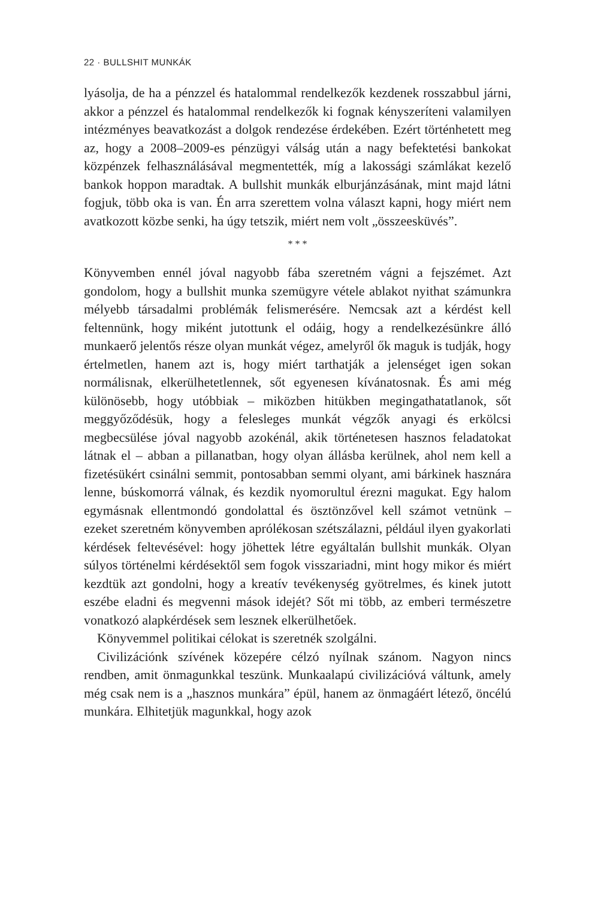22 · BULLSHIT MUNKÁK
lyásolja, de ha a pénzzel és hatalommal rendelkezők kezdenek rosszabbul járni, akkor a pénzzel és hatalommal rendelkezők ki fognak kényszeríteni valamilyen intézményes beavatkozást a dolgok rendezése érdekében. Ezért történhetett meg az, hogy a 2008–2009-es pénzügyi válság után a nagy befektetési bankokat közpénzek felhasználásával megmentették, míg a lakossági számlákat kezelő bankok hoppon maradtak. A bullshit munkák elburjánzásának, mint majd látni fogjuk, több oka is van. Én arra szerettem volna választ kapni, hogy miért nem avatkozott közbe senki, ha úgy tetszik, miért nem volt „összeesküvés”.
* * *
Könyvemben ennél jóval nagyobb fába szeretném vágni a fejszémet. Azt gondolom, hogy a bullshit munka szemügyre vétele ablakot nyithat számunkra mélyebb társadalmi problémák felismerésére. Nemcsak azt a kérdést kell feltennünk, hogy miként jutottunk el odáig, hogy a rendelkezésünkre álló munkaerő jelentős része olyan munkát végez, amelyről ők maguk is tudják, hogy értelmetlen, hanem azt is, hogy miért tarthatják a jelenséget igen sokan normálisnak, elkerülhetetlennek, sőt egyenesen kívánatosnak. És ami még különösebb, hogy utóbbiak – miközben hitükben megingathatatlanok, sőt meggyőződésük, hogy a felesleges munkát végzők anyagi és erkölcsi megbecsülése jóval nagyobb azokénál, akik történetesen hasznos feladatokat látnak el – abban a pillanatban, hogy olyan állásba kerülnek, ahol nem kell a fizetésükért csinálni semmit, pontosabban semmi olyant, ami bárkinek hasznára lenne, búskomorrá válnak, és kezdik nyomorultul érezni magukat. Egy halom egymásnak ellentmondó gondolattal és ösztönzővel kell számot vetnünk – ezeket szeretném könyvemben aprólékosan szétszálazni, például ilyen gyakorlati kérdések feltevésével: hogy jöhettek létre egyáltalán bullshit munkák. Olyan súlyos történelmi kérdésektől sem fogok visszariadni, mint hogy mikor és miért kezdtük azt gondolni, hogy a kreatív tevékenység gyötrelmes, és kinek jutott eszébe eladni és megvenni mások idejét? Sőt mi több, az emberi természetre vonatkozó alapkérdések sem lesznek elkerülhetőek.
Könyvemmel politikai célokat is szeretnék szolgálni.
Civilizációnk szívének közepére célzó nyílnak szánom. Nagyon nincs rendben, amit önmagunkkal teszünk. Munkaalapú civilizációvá váltunk, amely még csak nem is a „hasznos munkára” épül, hanem az önmagáért létező, öncélú munkára. Elhitetjük magunkkal, hogy azok